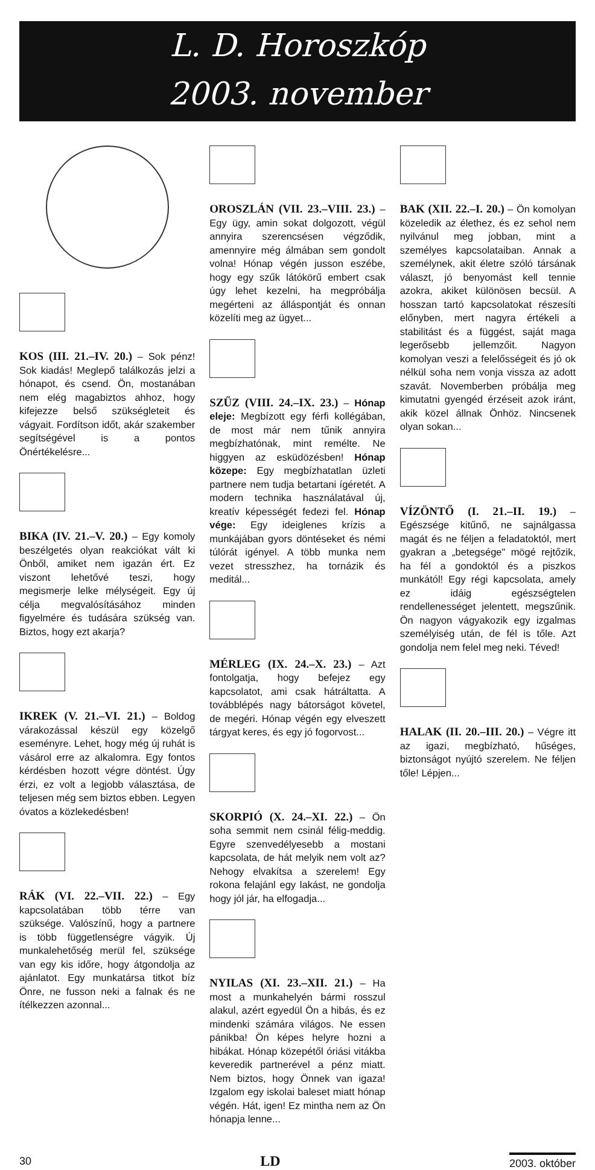L. D. Horoszkóp
2003. november
KOS (III. 21.–IV. 20.)
– Sok pénz! Sok kiadás! Meglepő találkozás jelzi a hónapot, és csend. Ön, mostanában nem elég magabiztos ahhoz, hogy kifejezze belső szükségleteit és vágyait. Fordítson időt, akár szakember segítségével is a pontos Önértékelésre...
BIKA (IV. 21.–V. 20.)
– Egy komoly beszélgetés olyan reakciókat vált ki Önből, amiket nem igazán ért. Ez viszont lehetővé teszi, hogy megismerje lelke mélységeit. Egy új célja megvalósításához minden figyelmére és tudására szükség van. Biztos, hogy ezt akarja?
IKREK (V. 21.–VI. 21.)
– Boldog várakozással készül egy közelgő eseményre. Lehet, hogy még új ruhát is vásárol erre az alkalomra. Egy fontos kérdésben hozott végre döntést. Úgy érzi, ez volt a legjobb választása, de teljesen még sem biztos ebben. Legyen óvatos a közlekedésben!
RÁK (VI. 22.–VII. 22.)
– Egy kapcsolatában több térre van szüksége. Valószínű, hogy a partnere is több függetlenségre vágyik. Új munkalehetőség merül fel, szüksége van egy kis időre, hogy átgondolja az ajánlatot. Egy munkatársa titkot bíz Önre, ne fusson neki a falnak és ne ítélkezzen azonnal...
OROSZLÁN (VII. 23.–VIII. 23.)
– Egy ügy, amin sokat dolgozott, végül annyira szerencsésen végződik, amennyire még álmában sem gondolt volna! Hónap végén jusson eszébe, hogy egy szűk látókörű embert csak úgy lehet kezelni, ha megpróbálja megérteni az álláspontját és onnan közelíti meg az ügyet...
SZŰZ (VIII. 24.–IX. 23.)
– Hónap eleje: Megbízott egy férfi kollégában, de most már nem tűnik annyira megbízhatónak, mint remélte. Ne higgyen az esküdözésben! Hónap közepe: Egy megbízhatatlan üzleti partnere nem tudja betartani ígéretét. A modern technika használatával új, kreatív képességét fedezi fel. Hónap vége: Egy ideiglenes krízis a munkájában gyors döntéseket és némi túlórát igényel. A több munka nem vezet stresszhez, ha tornázik és meditál...
MÉRLEG (IX. 24.–X. 23.)
– Azt fontolgatja, hogy befejez egy kapcsolatot, ami csak hátráltatta. A továbblépés nagy bátorságot követel, de megéri. Hónap végén egy elveszett tárgyat keres, és egy jó fogorvost...
SKORPIÓ (X. 24.–XI. 22.)
– Ön soha semmit nem csinál félig-meddig. Egyre szenvedélyesebb a mostani kapcsolata, de hát melyik nem volt az? Nehogy elvakítsa a szerelem! Egy rokona felajánl egy lakást, ne gondolja hogy jól jár, ha elfogadja...
NYILAS (XI. 23.–XII. 21.)
– Ha most a munkahelyén bármi rosszul alakul, azért egyedül Ön a hibás, és ez mindenki számára világos. Ne essen pánikba! Ön képes helyre hozni a hibákat. Hónap közepétől óriási vitákba keveredik partnerével a pénz miatt. Nem biztos, hogy Önnek van igaza! Izgalom egy iskolai baleset miatt hónap végén. Hát, igen! Ez mintha nem az Ön hónapja lenne...
BAK (XII. 22.–I. 20.)
– Ön komolyan közeledik az élethez, és ez sehol nem nyilvánul meg jobban, mint a személyes kapcsolataiban. Annak a személynek, akit életre szóló társának választ, jó benyomást kell tennie azokra, akiket különösen becsül. A hosszan tartó kapcsolatokat részesíti előnyben, mert nagyra értékeli a stabilitást és a függést, saját maga legerősebb jellemzőit. Nagyon komolyan veszi a felelősségeit és jó ok nélkül soha nem vonja vissza az adott szavát. Novemberben próbálja meg kimutatni gyengéd érzéseit azok iránt, akik közel állnak Önhöz. Nincsenek olyan sokan...
VÍZÖNTŐ (I. 21.–II. 19.)
– Egészsége kitűnő, ne sajnálgassa magát és ne féljen a feladatoktól, mert gyakran a „betegsége" mögé rejtőzik, ha fél a gondoktól és a piszkos munkától! Egy régi kapcsolata, amely ez idáig egészségtelen rendellenességet jelentett, megszűnik. Ön nagyon vágyakozik egy izgalmas személyiség után, de fél is tőle. Azt gondolja nem felel meg neki. Téved!
HALAK (II. 20.–III. 20.)
– Végre itt az igazi, megbízható, hűséges, biztonságot nyújtó szerelem. Ne féljen tőle! Lépjen...
30 LD 2003. október